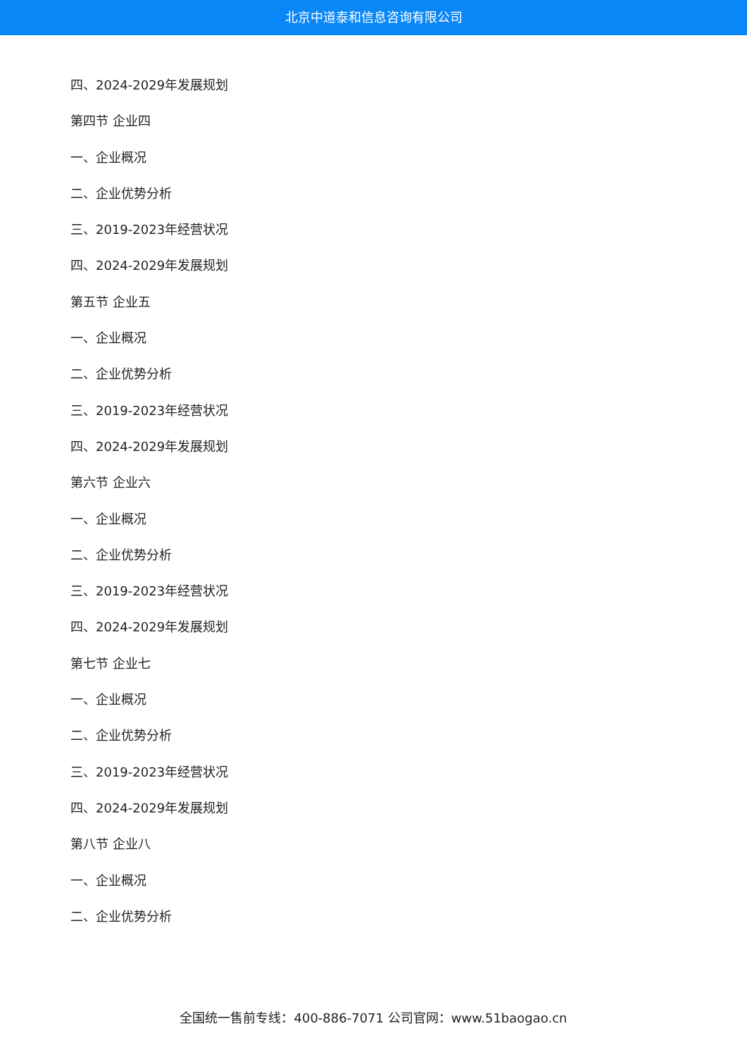北京中道泰和信息咨询有限公司
四、2024-2029年发展规划
第四节 企业四
一、企业概况
二、企业优势分析
三、2019-2023年经营状况
四、2024-2029年发展规划
第五节 企业五
一、企业概况
二、企业优势分析
三、2019-2023年经营状况
四、2024-2029年发展规划
第六节 企业六
一、企业概况
二、企业优势分析
三、2019-2023年经营状况
四、2024-2029年发展规划
第七节 企业七
一、企业概况
二、企业优势分析
三、2019-2023年经营状况
四、2024-2029年发展规划
第八节 企业八
一、企业概况
二、企业优势分析
全国统一售前专线：400-886-7071 公司官网：www.51baogao.cn